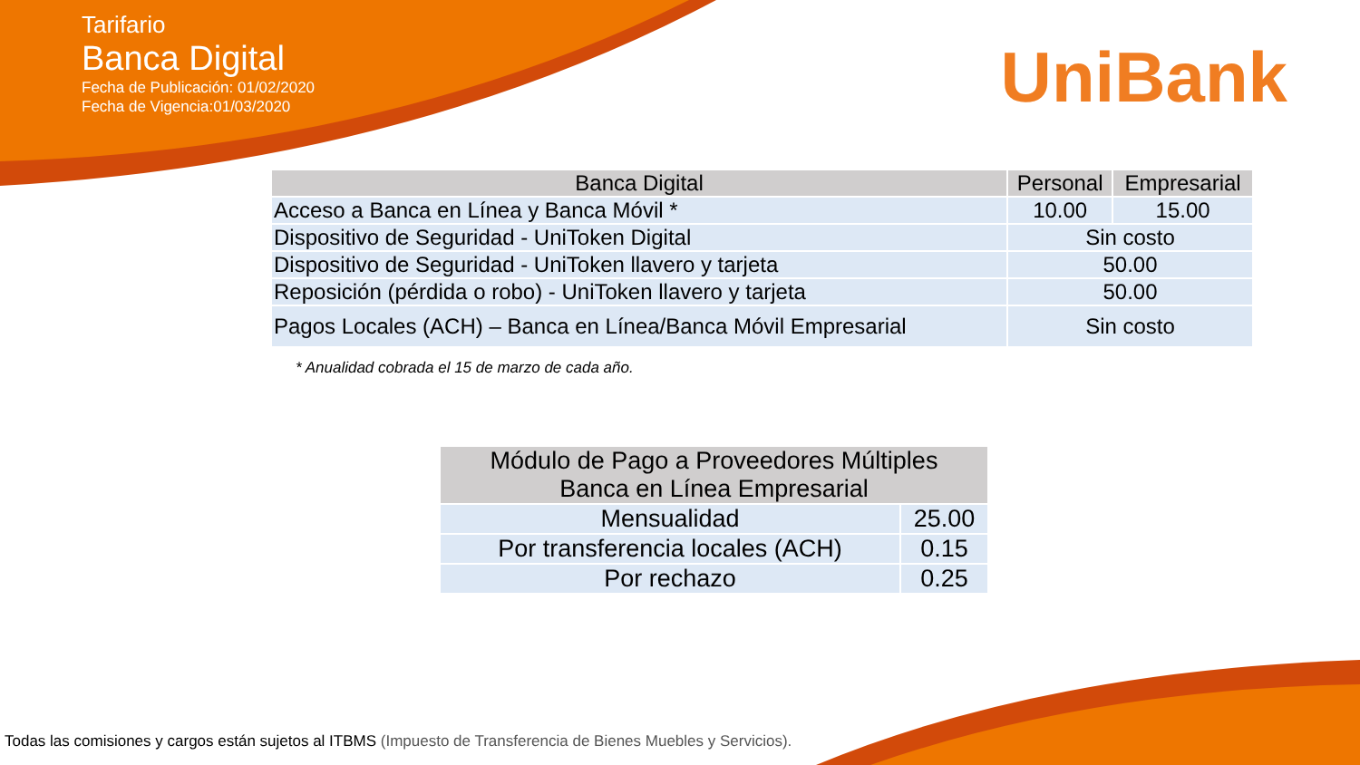Tarifario
Banca Digital
Fecha de Publicación: 01/02/2020
Fecha de Vigencia:01/03/2020
UniBank
| Banca Digital | Personal | Empresarial |
| --- | --- | --- |
| Acceso a Banca en Línea y Banca Móvil * | 10.00 | 15.00 |
| Dispositivo de Seguridad - UniToken Digital | Sin costo | |
| Dispositivo de Seguridad - UniToken llavero y tarjeta | 50.00 | |
| Reposición (pérdida o robo) - UniToken llavero y tarjeta | 50.00 | |
| Pagos Locales (ACH) – Banca en Línea/Banca Móvil Empresarial | Sin costo | |
* Anualidad cobrada el 15 de marzo de cada año.
| Módulo de Pago a Proveedores Múltiples Banca en Línea Empresarial | |
| --- | --- |
| Mensualidad | 25.00 |
| Por transferencia locales (ACH) | 0.15 |
| Por rechazo | 0.25 |
Todas las comisiones y cargos están sujetos al ITBMS (Impuesto de Transferencia de Bienes Muebles y Servicios).